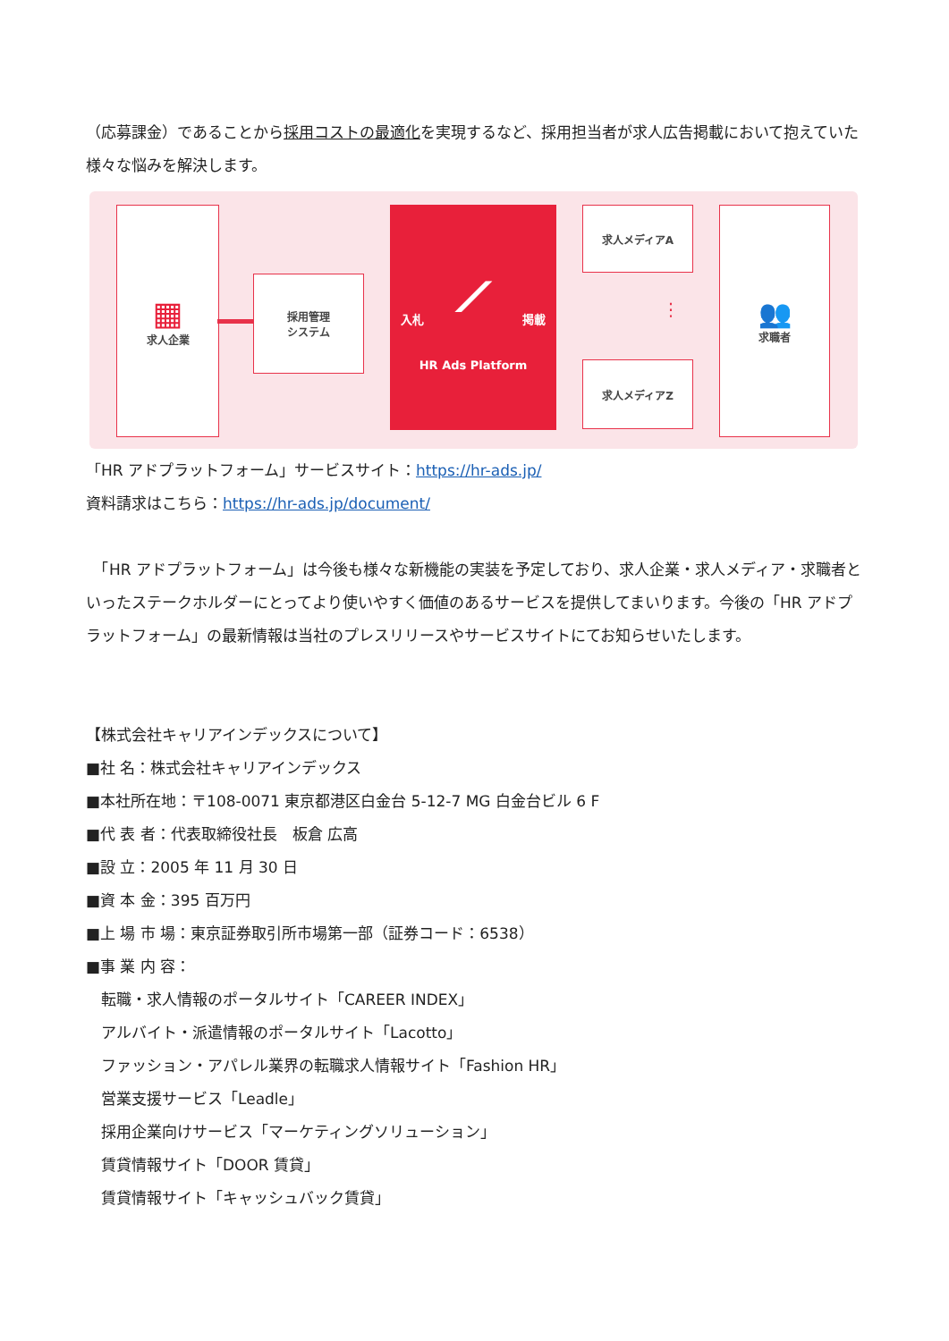（応募課金）であることから採用コストの最適化を実現するなど、採用担当者が求人広告掲載において抱えていた様々な悩みを解決します。
▦
求人企業
採用管理
システム
入札 掲載
⟋
HR Ads Platform
求人メディアA
⋮
求人メディアZ
👥
求職者
「HR アドプラットフォーム」サービスサイト：https://hr-ads.jp/
資料請求はこちら：https://hr-ads.jp/document/
　「HR アドプラットフォーム」は今後も様々な新機能の実装を予定しており、求人企業・求人メディア・求職者といったステークホルダーにとってより使いやすく価値のあるサービスを提供してまいります。今後の「HR アドプラットフォーム」の最新情報は当社のプレスリリースやサービスサイトにてお知らせいたします。
【株式会社キャリアインデックスについて】
■社 名：株式会社キャリアインデックス
■本社所在地：〒108-0071 東京都港区白金台 5-12-7 MG 白金台ビル 6 F
■代 表 者：代表取締役社長　板倉 広高
■設 立：2005 年 11 月 30 日
■資 本 金：395 百万円
■上 場 市 場：東京証券取引所市場第一部（証券コード：6538）
■事 業 内 容：
　転職・求人情報のポータルサイト「CAREER INDEX」
　アルバイト・派遣情報のポータルサイト「Lacotto」
　ファッション・アパレル業界の転職求人情報サイト「Fashion HR」
　営業支援サービス「Leadle」
　採用企業向けサービス「マーケティングソリューション」
　賃貸情報サイト「DOOR 賃貸」
　賃貸情報サイト「キャッシュバック賃貸」